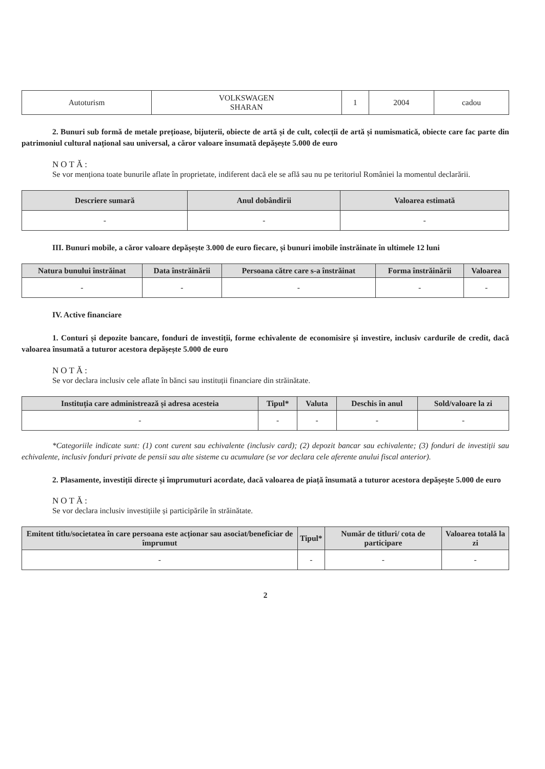| Autoturism | VOLKSWAGEN SHARAN | 1 | 2004 | cadou |
2. Bunuri sub formă de metale prețioase, bijuterii, obiecte de artă și de cult, colecții de artă și numismatică, obiecte care fac parte din patrimoniul cultural național sau universal, a căror valoare însumată depășește 5.000 de euro
NOTĂ:
Se vor menționa toate bunurile aflate în proprietate, indiferent dacă ele se află sau nu pe teritoriul României la momentul declarării.
| Descriere sumară | Anul dobândirii | Valoarea estimată |
| --- | --- | --- |
| - | - | - |
III. Bunuri mobile, a căror valoare depășește 3.000 de euro fiecare, și bunuri imobile înstrăinate în ultimele 12 luni
| Natura bunului înstrăinat | Data înstrăinării | Persoana către care s-a înstrăinat | Forma înstrăinării | Valoarea |
| --- | --- | --- | --- | --- |
| - | - | - | - | - |
IV. Active financiare
1. Conturi și depozite bancare, fonduri de investiții, forme echivalente de economisire și investire, inclusiv cardurile de credit, dacă valoarea însumată a tuturor acestora depășește 5.000 de euro
NOTĂ:
Se vor declara inclusiv cele aflate în bănci sau instituții financiare din străinătate.
| Instituția care administrează și adresa acesteia | Tipul* | Valuta | Deschis în anul | Sold/valoare la zi |
| --- | --- | --- | --- | --- |
| - | - | - | - | - |
*Categoriile indicate sunt: (1) cont curent sau echivalente (inclusiv card); (2) depozit bancar sau echivalente; (3) fonduri de investiții sau echivalente, inclusiv fonduri private de pensii sau alte sisteme cu acumulare (se vor declara cele aferente anului fiscal anterior).
2. Plasamente, investiții directe și împrumuturi acordate, dacă valoarea de piață însumată a tuturor acestora depășește 5.000 de euro
NOTĂ:
Se vor declara inclusiv investițiile și participările în străinătate.
| Emitent titlu/societatea în care persoana este acționar sau asociat/beneficiar de împrumut | Tipul* | Număr de titluri/ cota de participare | Valoarea totală la zi |
| --- | --- | --- | --- |
| - | - | - | - |
2